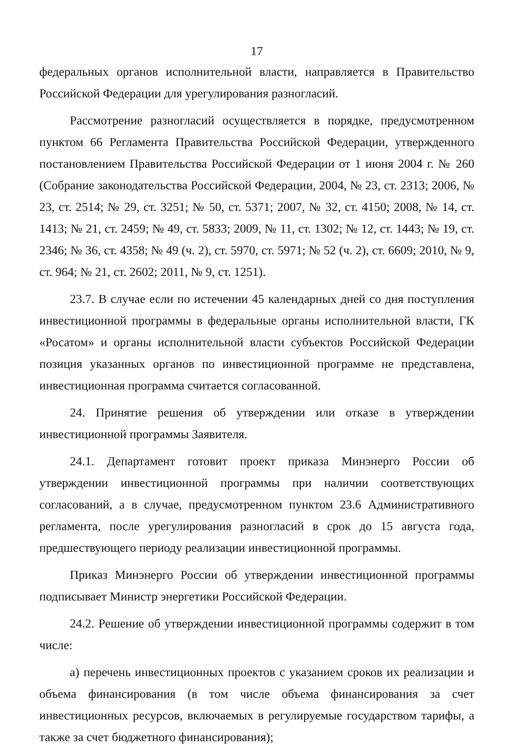17
федеральных органов исполнительной власти, направляется в Правительство Российской Федерации для урегулирования разногласий.
Рассмотрение разногласий осуществляется в порядке, предусмотренном пунктом 66 Регламента Правительства Российской Федерации, утвержденного постановлением Правительства Российской Федерации от 1 июня 2004 г. № 260 (Собрание законодательства Российской Федерации, 2004, № 23, ст. 2313; 2006, № 23, ст. 2514; № 29, ст. 3251; № 50, ст. 5371; 2007, № 32, ст. 4150; 2008, № 14, ст. 1413; № 21, ст. 2459; № 49, ст. 5833; 2009, № 11, ст. 1302; № 12, ст. 1443; № 19, ст. 2346; № 36, ст. 4358; № 49 (ч. 2), ст. 5970, ст. 5971; № 52 (ч. 2), ст. 6609; 2010, № 9, ст. 964; № 21, ст. 2602; 2011, № 9, ст. 1251).
23.7. В случае если по истечении 45 календарных дней со дня поступления инвестиционной программы в федеральные органы исполнительной власти, ГК «Росатом» и органы исполнительной власти субъектов Российской Федерации позиция указанных органов по инвестиционной программе не представлена, инвестиционная программа считается согласованной.
24. Принятие решения об утверждении или отказе в утверждении инвестиционной программы Заявителя.
24.1. Департамент готовит проект приказа Минэнерго России об утверждении инвестиционной программы при наличии соответствующих согласований, а в случае, предусмотренном пунктом 23.6 Административного регламента, после урегулирования разногласий в срок до 15 августа года, предшествующего периоду реализации инвестиционной программы.
Приказ Минэнерго России об утверждении инвестиционной программы подписывает Министр энергетики Российской Федерации.
24.2. Решение об утверждении инвестиционной программы содержит в том числе:
а) перечень инвестиционных проектов с указанием сроков их реализации и объема финансирования (в том числе объема финансирования за счет инвестиционных ресурсов, включаемых в регулируемые государством тарифы, а также за счет бюджетного финансирования);